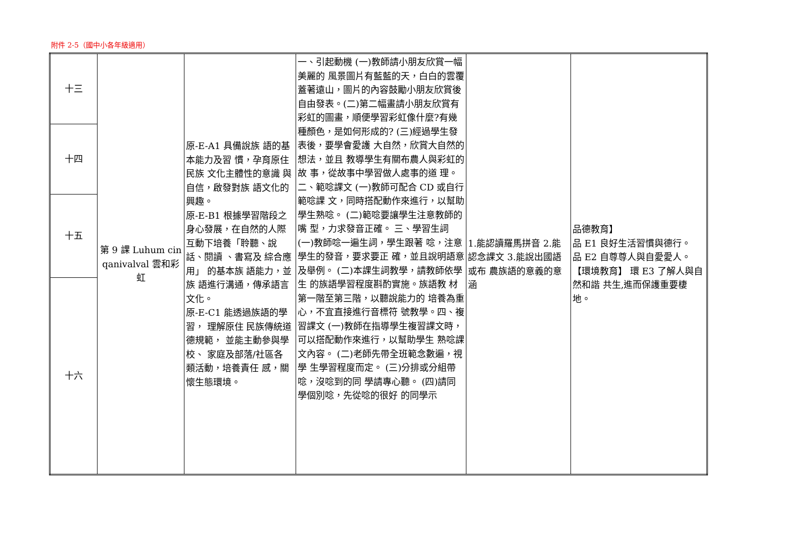附件 2-5（國中小各年級適用）
| 十三 | 第 9 課 Luhum cin qanivalval 雲和彩虹 | 原-E-A1 具備說族 語的基本能力及習 慣，孕育原住民族 文化主體性的意識 與自信，啟發對族 語文化的興趣。 原-E-B1 根據學習階段之身心發展，在自然的人際互動下培養「聆聽、說話、閱讀 、書寫及 綜合應用」 的基本族 語能力，並族 語進行溝通，傳承語言文化。 原-E-C1 能透過族語的學習， 理解原住 民族傳統道德規範， 並能主動參與學校、 家庭及部落/社區各 類活動，培養責任 感，關懷生態環境。 | 一、引起動機 (一)教師請小朋友欣賞一幅美麗的 風景圖片有藍藍的天，白白的雲覆 蓋著遠山，圖片的內容鼓勵小朋友欣賞後自由發表。(二)第二幅畫請小朋友欣賞有彩虹的圖畫，順便學習彩虹像什麼?有幾種顏色，是如何形成的? (三)經過學生發表後，要學會愛護 大自然，欣賞大自然的想法，並且 教導學生有關布農人與彩虹的故 事，從故事中學習做人處事的道 理。二、範唸課文 (一)教師可配合 CD 或自行範唸課 文，同時搭配動作來進行，以幫助 學生熟唸。 (二)範唸要讓學生注意教師的嘴 型，力求發音正確。 三、學習生詞 (一)教師唸一遍生詞，學生跟著 唸，注意學生的發音，要求要正 確，並且說明語意及舉例。 (二)本課生詞教學，請教師依學生 的族語學習程度斟酌實施。族語教 材第一階至第三階，以聽說能力的 培養為重心，不宜直接進行音標符 號教學。四、複習課文 (一)教師在指導學生複習課文時， 可以搭配動作來進行，以幫助學生 熟唸課文內容。 (二)老師先帶全班範念數遍，視學 生學習程度而定。 (三)分排或分組帶唸，沒唸到的同 學請專心聽。 (四)請同學個別唸，先從唸的很好 的同學示 | 1.能認讀羅馬拼音 2.能認念課文 3.能說出國語或布 農族語的意義的意涵 | 品德教育】 品 E1 良好生活習慣與德行。 品 E2 自尊尊人與自愛愛人。 【環境教育】 環 E3 了解人與自然和諧 共生,進而保護重要棲 地。 |
| 十四 | | | | | |
| 十五 | | | | | |
| 十六 | | | | | |